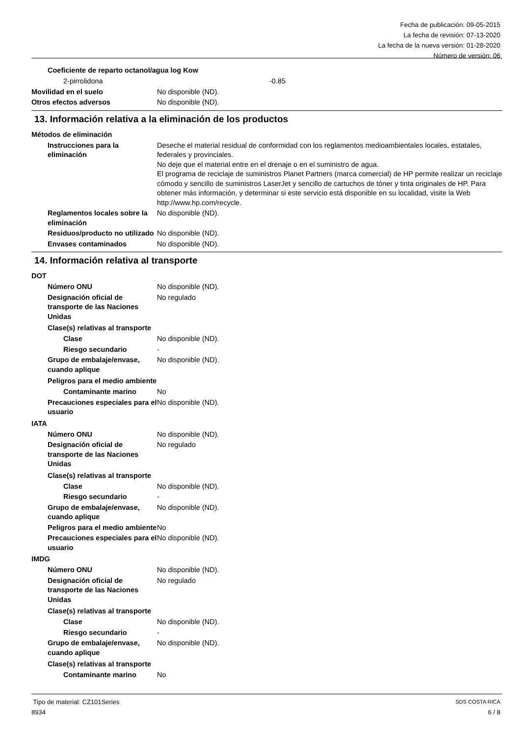Fecha de publicación: 09-05-2015
La fecha de revisión: 07-13-2020
La fecha de la nueva versión: 01-28-2020
Número de versión: 06
Coeficiente de reparto octanol/agua log Kow
2-pirrolidona -0.85
Movilidad en el suelo No disponible (ND).
Otros efectos adversos No disponible (ND).
13. Información relativa a la eliminación de los productos
Métodos de eliminación
Instrucciones para la eliminación Deseche el material residual de conformidad con los reglamentos medioambientales locales, estatales, federales y provinciales.
No deje que el material entre en el drenaje o en el suministro de agua.
El programa de reciclaje de suministros Planet Partners (marca comercial) de HP permite realizar un reciclaje cómodo y sencillo de suministros LaserJet y sencillo de cartuchos de tóner y tinta originales de HP. Para obtener más información, y determinar si este servicio está disponible en su localidad, visite la Web http://www.hp.com/recycle.
Reglamentos locales sobre la eliminación No disponible (ND).
Residuos/producto no utilizado No disponible (ND).
Envases contaminados No disponible (ND).
14. Información relativa al transporte
DOT
Número ONU No disponible (ND).
Designación oficial de transporte de las Naciones Unidas No regulado
Clase(s) relativas al transporte
Clase No disponible (ND).
Riesgo secundario -
Grupo de embalaje/envase, cuando aplique No disponible (ND).
Peligros para el medio ambiente
Contaminante marino No
Precauciones especiales para el usuario No disponible (ND).
IATA
Número ONU No disponible (ND).
Designación oficial de transporte de las Naciones Unidas No regulado
Clase(s) relativas al transporte
Clase No disponible (ND).
Riesgo secundario -
Grupo de embalaje/envase, cuando aplique No disponible (ND).
Peligros para el medio ambiente No
Precauciones especiales para el usuario No disponible (ND).
IMDG
Número ONU No disponible (ND).
Designación oficial de transporte de las Naciones Unidas No regulado
Clase(s) relativas al transporte
Clase No disponible (ND).
Riesgo secundario -
Grupo de embalaje/envase, cuando aplique No disponible (ND).
Clase(s) relativas al transporte
Contaminante marino No
Tipo de material: CZ101Series SDS COSTA RICA
8934 6 / 8